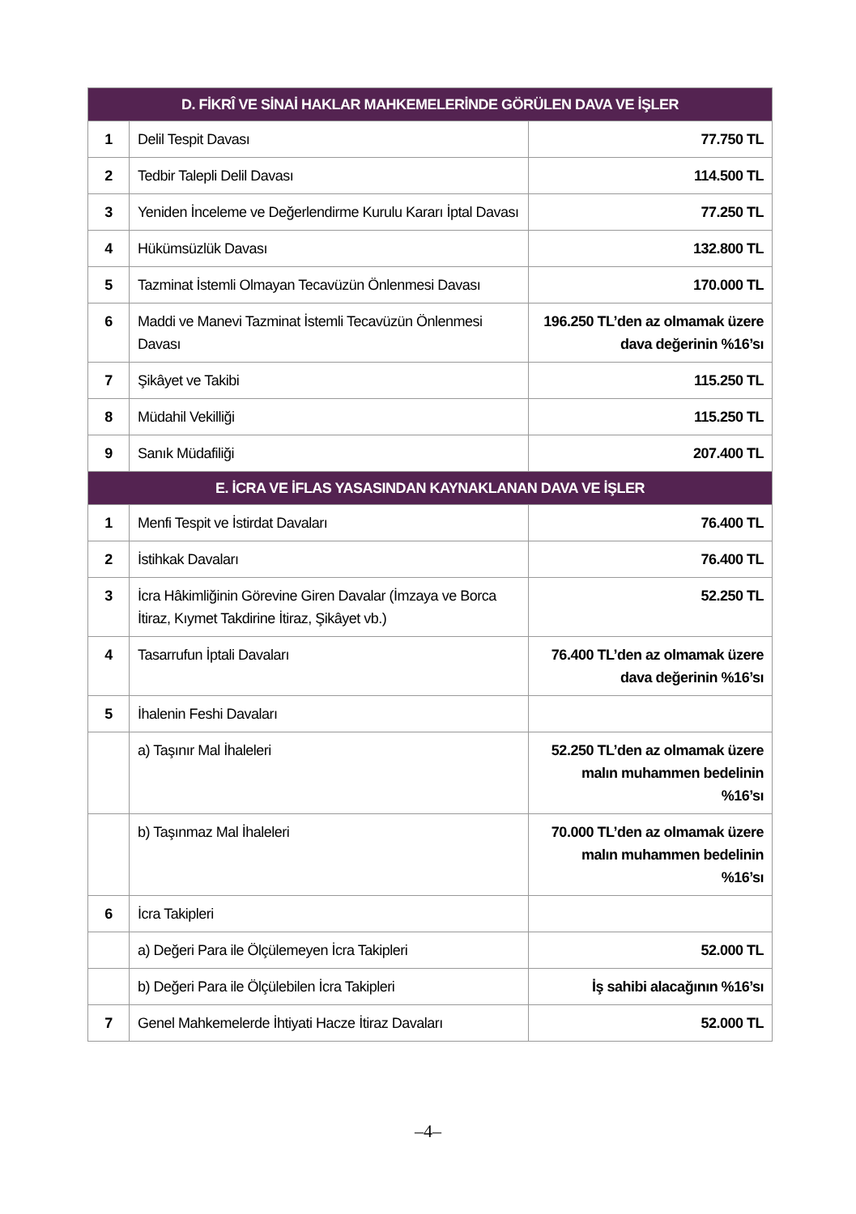| D. FİKRÎ VE SİNAİ HAKLAR MAHKEMELERİNDE GÖRÜLEN DAVA VE İŞLER | | |
| --- | --- | --- |
| 1 | Delil Tespit Davası | 77.750 TL |
| 2 | Tedbir Talepli Delil Davası | 114.500 TL |
| 3 | Yeniden İnceleme ve Değerlendirme Kurulu Kararı İptal Davası | 77.250 TL |
| 4 | Hükümsüzlük Davası | 132.800 TL |
| 5 | Tazminat İstemli Olmayan Tecavüzün Önlenmesi Davası | 170.000 TL |
| 6 | Maddi ve Manevi Tazminat İstemli Tecavüzün Önlenmesi Davası | 196.250 TL’den az olmamak üzere dava değerinin %16’sı |
| 7 | Şikâyet ve Takibi | 115.250 TL |
| 8 | Müdahil Vekilliği | 115.250 TL |
| 9 | Sanık Müdafiliği | 207.400 TL |
| E. İCRA VE İFLAS YASASINDAN KAYNAKLANAN DAVA VE İŞLER | | |
| 1 | Menfi Tespit ve İstirdat Davaları | 76.400 TL |
| 2 | İstihkak Davaları | 76.400 TL |
| 3 | İcra Hâkimliğinin Görevine Giren Davalar (İmzaya ve Borca İtiraz, Kıymet Takdirine İtiraz, Şikâyet vb.) | 52.250 TL |
| 4 | Tasarrufun İptali Davaları | 76.400 TL’den az olmamak üzere dava değerinin %16’sı |
| 5 | İhalenin Feshi Davaları | |
| | a) Taşınır Mal İhaleleri | 52.250 TL’den az olmamak üzere malın muhammen bedelinin %16’sı |
| | b) Taşınmaz Mal İhaleleri | 70.000 TL’den az olmamak üzere malın muhammen bedelinin %16’sı |
| 6 | İcra Takipleri | |
| | a) Değeri Para ile Ölçülemeyen İcra Takipleri | 52.000 TL |
| | b) Değeri Para ile Ölçülebilen İcra Takipleri | İş sahibi alacağının %16’sı |
| 7 | Genel Mahkemelerde İhtiyati Hacze İtiraz Davaları | 52.000 TL |
–4–